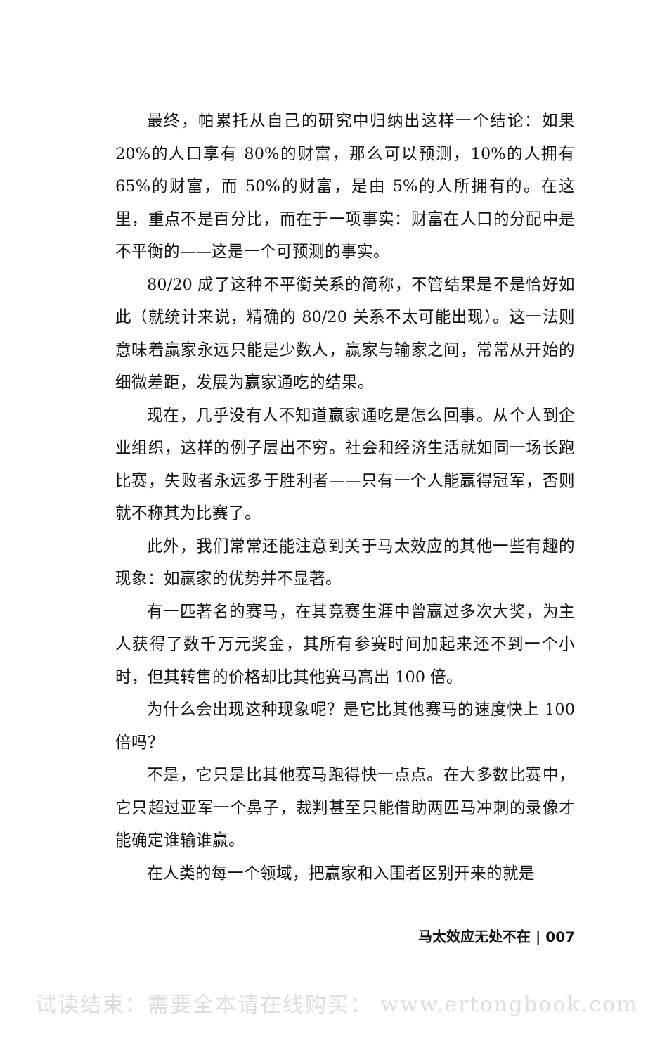最终，帕累托从自己的研究中归纳出这样一个结论：如果 20%的人口享有 80%的财富，那么可以预测，10%的人拥有 65%的财富，而 50%的财富，是由 5%的人所拥有的。在这里，重点不是百分比，而在于一项事实：财富在人口的分配中是不平衡的——这是一个可预测的事实。
80/20 成了这种不平衡关系的简称，不管结果是不是恰好如此（就统计来说，精确的 80/20 关系不太可能出现）。这一法则意味着赢家永远只能是少数人，赢家与输家之间，常常从开始的细微差距，发展为赢家通吃的结果。
现在，几乎没有人不知道赢家通吃是怎么回事。从个人到企业组织，这样的例子层出不穷。社会和经济生活就如同一场长跑比赛，失败者永远多于胜利者——只有一个人能赢得冠军，否则就不称其为比赛了。
此外，我们常常还能注意到关于马太效应的其他一些有趣的现象：如赢家的优势并不显著。
有一匹著名的赛马，在其竞赛生涯中曾赢过多次大奖，为主人获得了数千万元奖金，其所有参赛时间加起来还不到一个小时，但其转售的价格却比其他赛马高出 100 倍。
为什么会出现这种现象呢？是它比其他赛马的速度快上 100 倍吗？
不是，它只是比其他赛马跑得快一点点。在大多数比赛中，它只超过亚军一个鼻子，裁判甚至只能借助两匹马冲刺的录像才能确定谁输谁赢。
在人类的每一个领域，把赢家和入围者区别开来的就是
马太效应无处不在 | 007
试读结束：需要全本请在线购买： www.ertongbook.com